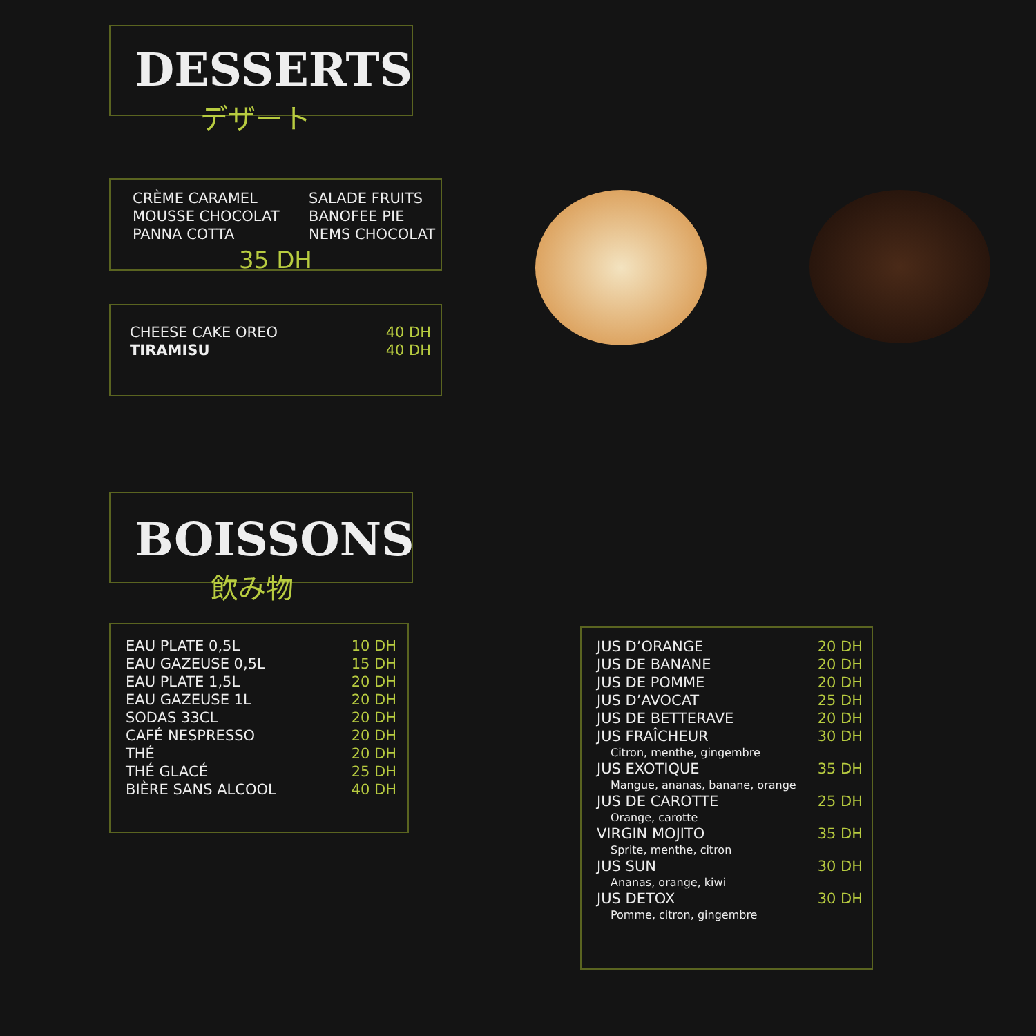DESSERTS
デザート
| CRÈME CARAMEL | SALADE FRUITS |
| MOUSSE CHOCOLAT | BANOFEE PIE |
| PANNA COTTA | NEMS CHOCOLAT |
35 DH
| CHEESE CAKE OREO | 40 DH |
| TIRAMISU | 40 DH |
BOISSONS
飲み物
| EAU PLATE 0,5L | 10 DH |
| EAU GAZEUSE 0,5L | 15 DH |
| EAU PLATE 1,5L | 20 DH |
| EAU GAZEUSE 1L | 20 DH |
| SODAS 33CL | 20 DH |
| CAFÉ NESPRESSO | 20 DH |
| THÉ | 20 DH |
| THÉ GLACÉ | 25 DH |
| BIÈRE SANS ALCOOL | 40 DH |
| JUS D’ORANGE | 20 DH |
| JUS DE BANANE | 20 DH |
| JUS DE POMME | 20 DH |
| JUS D’AVOCAT | 25 DH |
| JUS DE BETTERAVE | 20 DH |
| JUS FRAÎCHEUR | 30 DH |
| Citron, menthe, gingembre | |
| JUS EXOTIQUE | 35 DH |
| Mangue, ananas, banane, orange | |
| JUS DE CAROTTE | 25 DH |
| Orange, carotte | |
| VIRGIN MOJITO | 35 DH |
| Sprite, menthe, citron | |
| JUS SUN | 30 DH |
| Ananas, orange, kiwi | |
| JUS DETOX | 30 DH |
| Pomme, citron, gingembre | |